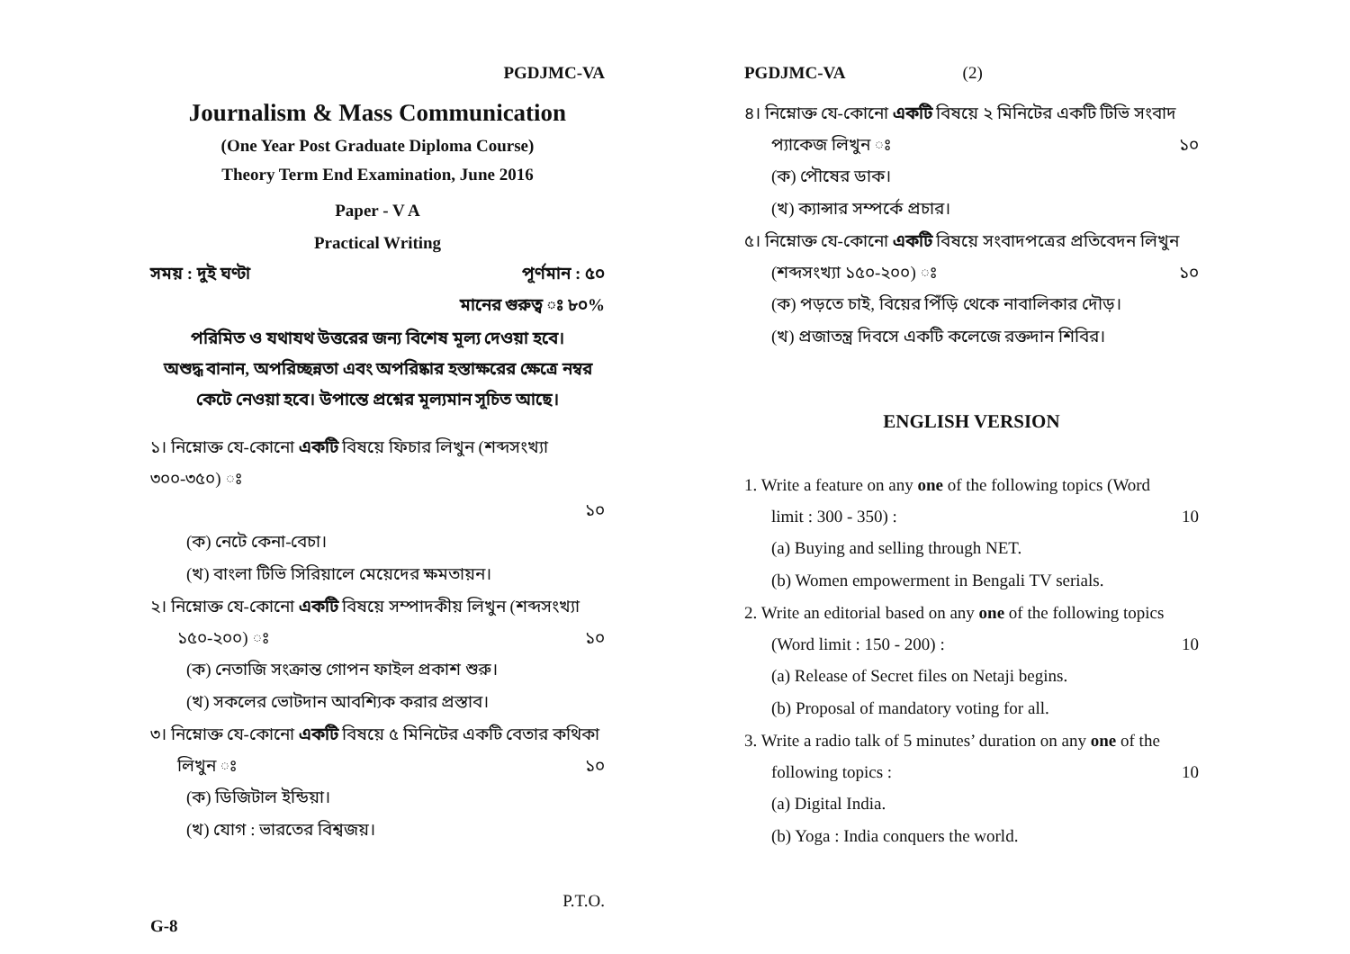PGDJMC-VA
Journalism & Mass Communication
(One Year Post Graduate Diploma Course)
Theory Term End Examination, June 2016
Paper - V A
Practical Writing
সময় : দুই ঘণ্টা পূর্ণমান : ৫০
মানের গুরুত্ব ঃ ৮০%
পরিমিত ও যথাযথ উত্তরের জন্য বিশেষ মূল্য দেওয়া হবে।
অশুদ্ধ বানান, অপরিচ্ছন্নতা এবং অপরিষ্কার হস্তাক্ষরের ক্ষেত্রে নম্বর
কেটে নেওয়া হবে। উপান্তে প্রশ্নের মূল্যমান সূচিত আছে।
১। নিম্নোক্ত যে-কোনো একটি বিষয়ে ফিচার লিখুন (শব্দসংখ্যা ৩০০-৩৫০) ঃ
১০
(ক) নেটে কেনা-বেচা।
(খ) বাংলা টিভি সিরিয়ালে মেয়েদের ক্ষমতায়ন।
২। নিম্নোক্ত যে-কোনো একটি বিষয়ে সম্পাদকীয় লিখুন (শব্দসংখ্যা
১৫০-২০০) ঃ ১০
(ক) নেতাজি সংক্রান্ত গোপন ফাইল প্রকাশ শুরু।
(খ) সকলের ভোটদান আবশ্যিক করার প্রস্তাব।
৩। নিম্নোক্ত যে-কোনো একটি বিষয়ে ৫ মিনিটের একটি বেতার কথিকা
লিখুন ঃ ১০
(ক) ডিজিটাল ইন্ডিয়া।
(খ) যোগ : ভারতের বিশ্বজয়।
P.T.O.
G-8
PGDJMC-VA (2)
৪। নিম্নোক্ত যে-কোনো একটি বিষয়ে ২ মিনিটের একটি টিভি সংবাদ
প্যাকেজ লিখুন ঃ ১০
(ক) পৌষের ডাক।
(খ) ক্যান্সার সম্পর্কে প্রচার।
৫। নিম্নোক্ত যে-কোনো একটি বিষয়ে সংবাদপত্রের প্রতিবেদন লিখুন
(শব্দসংখ্যা ১৫০-২০০) ঃ ১০
(ক) পড়তে চাই, বিয়ের পিঁড়ি থেকে নাবালিকার দৌড়।
(খ) প্রজাতন্ত্র দিবসে একটি কলেজে রক্তদান শিবির।
ENGLISH VERSION
1. Write a feature on any one of the following topics (Word
limit : 300 - 350) : 10
(a) Buying and selling through NET.
(b) Women empowerment in Bengali TV serials.
2. Write an editorial based on any one of the following topics
(Word limit : 150 - 200) : 10
(a) Release of Secret files on Netaji begins.
(b) Proposal of mandatory voting for all.
3. Write a radio talk of 5 minutes’ duration on any one of the
following topics : 10
(a) Digital India.
(b) Yoga : India conquers the world.